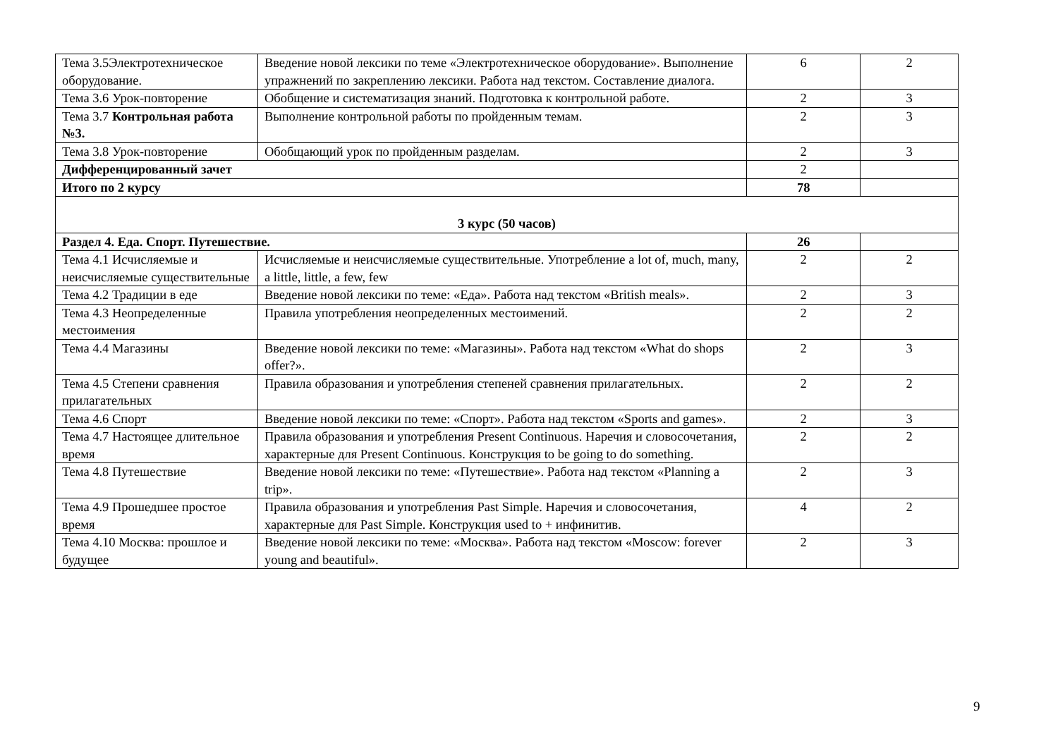| Тема 3.5Электротехническое оборудование. | Введение новой лексики по теме «Электротехническое оборудование». Выполнение упражнений по закреплению лексики. Работа над текстом. Составление диалога. | 6 | 2 |
| Тема 3.6 Урок-повторение | Обобщение и систематизация знаний. Подготовка к контрольной работе. | 2 | 3 |
| Тема 3.7 Контрольная работа №3. | Выполнение контрольной работы по пройденным темам. | 2 | 3 |
| Тема 3.8 Урок-повторение | Обобщающий урок по пройденным разделам. | 2 | 3 |
| Дифференцированный зачет | | 2 | |
| Итого по 2 курсу | | 78 | |
| 3 курс (50 часов) | | | |
| Раздел 4. Еда. Спорт. Путешествие. | | 26 | |
| Тема 4.1 Исчисляемые и неисчисляемые существительные | Исчисляемые и неисчисляемые существительные. Употребление a lot of, much, many, a little, little, a few, few | 2 | 2 |
| Тема 4.2 Традиции в еде | Введение новой лексики по теме: «Еда». Работа над текстом «British meals». | 2 | 3 |
| Тема 4.3 Неопределенные местоимения | Правила употребления неопределенных местоимений. | 2 | 2 |
| Тема 4.4 Магазины | Введение новой лексики по теме: «Магазины». Работа над текстом «What do shops offer?». | 2 | 3 |
| Тема 4.5 Степени сравнения прилагательных | Правила образования и употребления степеней сравнения прилагательных. | 2 | 2 |
| Тема 4.6 Спорт | Введение новой лексики по теме: «Спорт». Работа над текстом «Sports and games». | 2 | 3 |
| Тема 4.7 Настоящее длительное время | Правила образования и употребления Present Continuous. Наречия и словосочетания, характерные для Present Continuous. Конструкция to be going to do something. | 2 | 2 |
| Тема 4.8 Путешествие | Введение новой лексики по теме: «Путешествие». Работа над текстом «Planning a trip». | 2 | 3 |
| Тема 4.9 Прошедшее простое время | Правила образования и употребления Past Simple. Наречия и словосочетания, характерные для Past Simple. Конструкция used to + инфинитив. | 4 | 2 |
| Тема 4.10 Москва: прошлое и будущее | Введение новой лексики по теме: «Москва». Работа над текстом «Moscow: forever young and beautiful». | 2 | 3 |
9